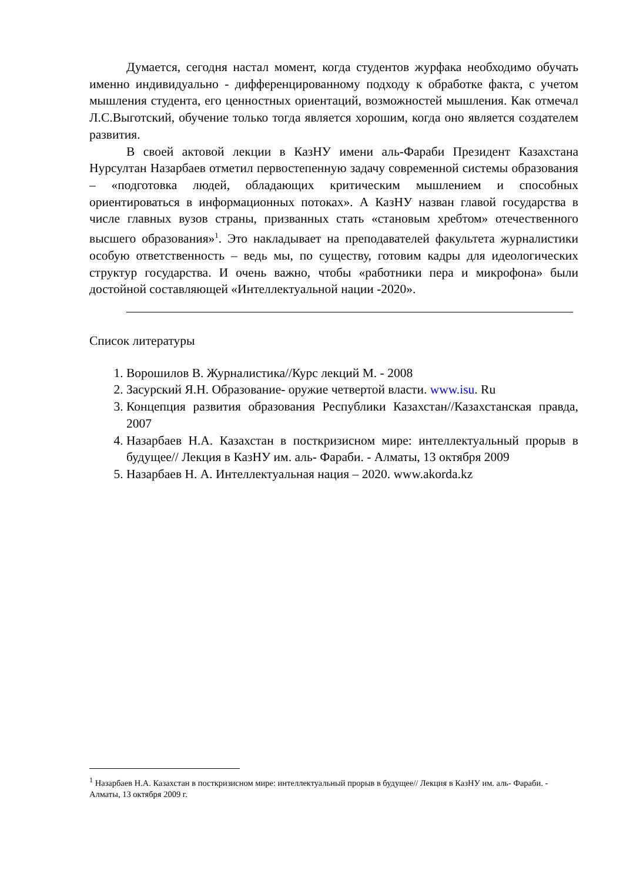Думается, сегодня настал момент, когда студентов журфака необходимо обучать именно индивидуально - дифференцированному подходу к обработке факта, с учетом мышления студента, его ценностных ориентаций, возможностей мышления. Как отмечал Л.С.Выготский, обучение только тогда является хорошим, когда оно является создателем развития.
В своей актовой лекции в КазНУ имени аль-Фараби Президент Казахстана Нурсултан Назарбаев отметил первостепенную задачу современной системы образования – «подготовка людей, обладающих критическим мышлением и способных ориентироваться в информационных потоках». А КазНУ назван главой государства в числе главных вузов страны, призванных стать «становым хребтом» отечественного высшего образования»<sup>1</sup>. Это накладывает на преподавателей факультета журналистики особую ответственность – ведь мы, по существу, готовим кадры для идеологических структур государства. И очень важно, чтобы «работники пера и микрофона» были достойной составляющей «Интеллектуальной нации -2020».
Список литературы
1. Ворошилов В. Журналистика//Курс лекций М. - 2008
2. Засурский Я.Н. Образование- оружие четвертой власти. www.isu. Ru
3. Концепция развития образования Республики Казахстан//Казахстанская правда, 2007
4. Назарбаев Н.А. Казахстан в посткризисном мире: интеллектуальный прорыв в будущее// Лекция в КазНУ им. аль- Фараби. - Алматы, 13 октября 2009
5. Назарбаев Н. А. Интеллектуальная нация – 2020. www.akorda.kz
<sup>1</sup> Назарбаев Н.А. Казахстан в посткризисном мире: интеллектуальный прорыв в будущее// Лекция в КазНУ им. аль- Фараби. - Алматы, 13 октября 2009 г.